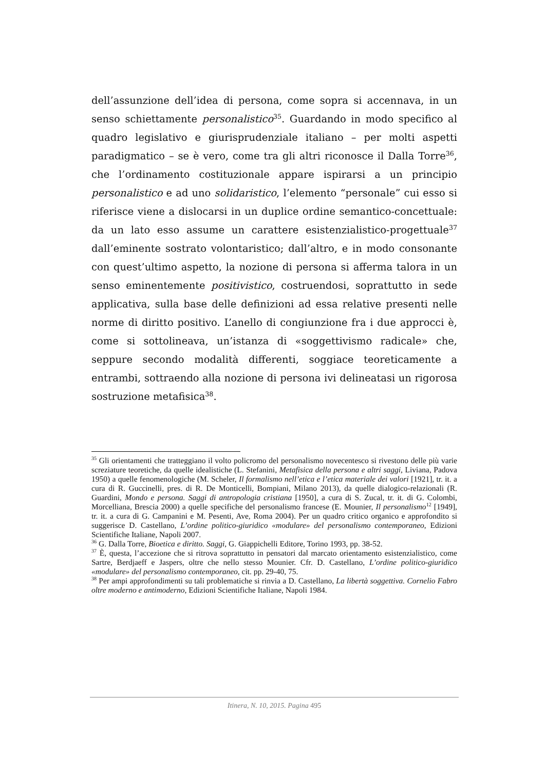dell’assunzione dell’idea di persona, come sopra si accennava, in un senso schiettamente personalistico<sup>35</sup>. Guardando in modo specifico al quadro legislativo e giurisprudenziale italiano – per molti aspetti paradigmatico – se è vero, come tra gli altri riconosce il Dalla Torre<sup>36</sup>, che l’ordinamento costituzionale appare ispirarsi a un principio personalistico e ad uno solidaristico, l’elemento “personale” cui esso si riferisce viene a dislocarsi in un duplice ordine semantico-concettuale: da un lato esso assume un carattere esistenzialistico-progettuale<sup>37</sup> dall’eminente sostrato volontaristico; dall’altro, e in modo consonante con quest’ultimo aspetto, la nozione di persona si afferma talora in un senso eminentemente positivistico, costruendosi, soprattutto in sede applicativa, sulla base delle definizioni ad essa relative presenti nelle norme di diritto positivo. L’anello di congiunzione fra i due approcci è, come si sottolineava, un’istanza di «soggettivismo radicale» che, seppure secondo modalità differenti, soggiace teoreticamente a entrambi, sottraendo alla nozione di persona ivi delineatasi un rigorosa sostruzione metafisica<sup>38</sup>.
<sup>35</sup> Gli orientamenti che tratteggiano il volto policromo del personalismo novecentesco si rivestono delle più varie screziature teoretiche, da quelle idealistiche (L. Stefanini, Metafisica della persona e altri saggi, Liviana, Padova 1950) a quelle fenomenologiche (M. Scheler, Il formalismo nell’etica e l’etica materiale dei valori [1921], tr. it. a cura di R. Guccinelli, pres. di R. De Monticelli, Bompiani, Milano 2013), da quelle dialogico-relazionali (R. Guardini, Mondo e persona. Saggi di antropologia cristiana [1950], a cura di S. Zucal, tr. it. di G. Colombi, Morcelliana, Brescia 2000) a quelle specifiche del personalismo francese (E. Mounier, Il personalismo<sup>12</sup> [1949], tr. it. a cura di G. Campanini e M. Pesenti, Ave, Roma 2004). Per un quadro critico organico e approfondito si suggerisce D. Castellano, L’ordine politico-giuridico «modulare» del personalismo contemporaneo, Edizioni Scientifiche Italiane, Napoli 2007.
<sup>36</sup> G. Dalla Torre, Bioetica e diritto. Saggi, G. Giappichelli Editore, Torino 1993, pp. 38-52.
<sup>37</sup> È, questa, l’accezione che si ritrova soprattutto in pensatori dal marcato orientamento esistenzialistico, come Sartre, Berdjaeff e Jaspers, oltre che nello stesso Mounier. Cfr. D. Castellano, L’ordine politico-giuridico «modulare» del personalismo contemporaneo, cit. pp. 29-40, 75.
<sup>38</sup> Per ampi approfondimenti su tali problematiche si rinvia a D. Castellano, La libertà soggettiva. Cornelio Fabro oltre moderno e antimoderno, Edizioni Scientifiche Italiane, Napoli 1984.
Itinera, N. 10, 2015. Pagina 495